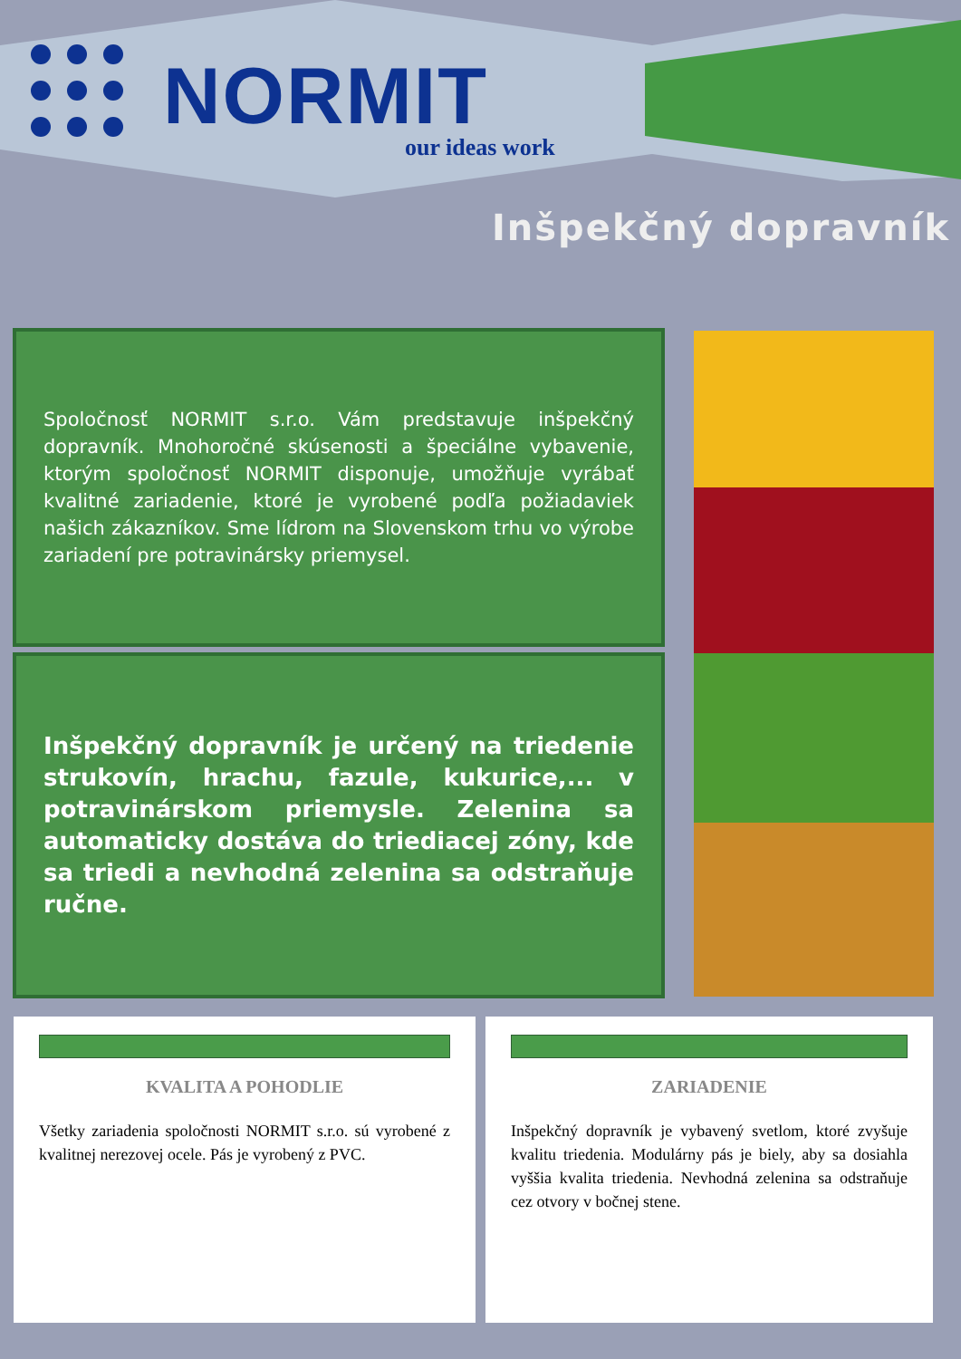NORMIT
our ideas work
Inšpekčný dopravník
Spoločnosť NORMIT s.r.o. Vám predstavuje inšpekčný dopravník. Mnohoročné skúsenosti a špeciálne vybavenie, ktorým spoločnosť NORMIT disponuje, umožňuje vyrábať kvalitné zariadenie, ktoré je vyrobené podľa požiadaviek našich zákazníkov. Sme lídrom na Slovenskom trhu vo výrobe zariadení pre potravinársky priemysel.
Inšpekčný dopravník je určený na triedenie strukovín, hrachu, fazule, kukurice,... v potravinárskom priemysle. Zelenina sa automaticky dostáva do triediacej zóny, kde sa triedi a nevhodná zelenina sa odstraňuje ručne.
KVALITA A POHODLIE
Všetky zariadenia spoločnosti NORMIT s.r.o. sú vyrobené z kvalitnej nerezovej ocele. Pás je vyrobený z PVC.
ZARIADENIE
Inšpekčný dopravník je vybavený svetlom, ktoré zvyšuje kvalitu triedenia. Modulárny pás je biely, aby sa dosiahla vyššia kvalita triedenia. Nevhodná zelenina sa odstraňuje cez otvory v bočnej stene.